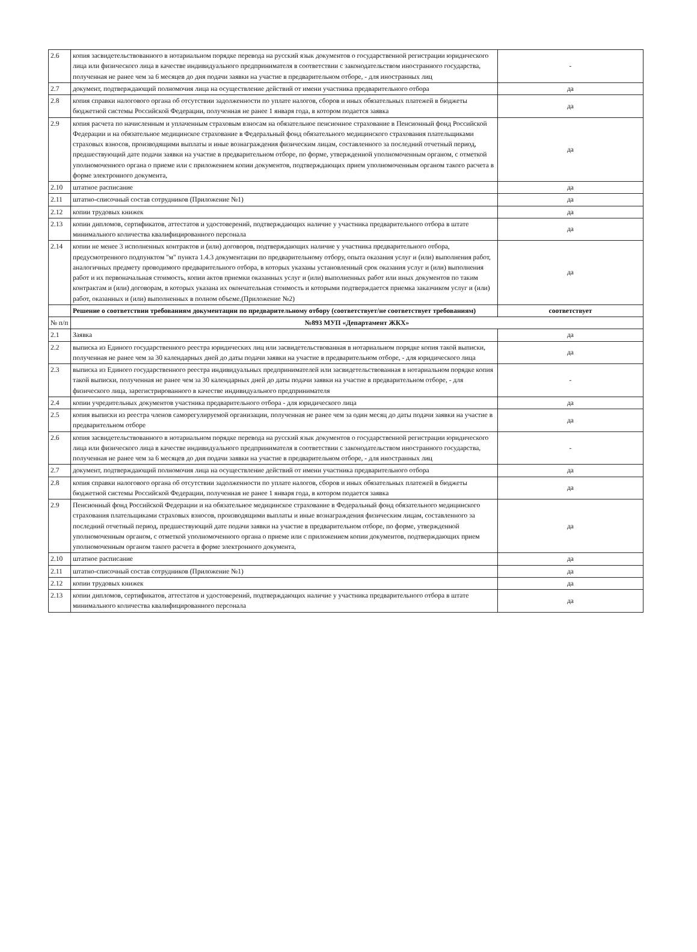| 2.6 | копия засвидетельствованного в нотариальном порядке перевода на русский язык документов о государственной регистрации юридического лица или физического лица в качестве индивидуального предпринимателя в соответствии с законодательством иностранного государства, полученная не ранее чем за 6 месяцев до дня подачи заявки на участие в предварительном отборе, - для иностранных лиц | - |
| 2.7 | документ, подтверждающий полномочия лица на осуществление действий от имени участника предварительного отбора | да |
| 2.8 | копия справки налогового органа об отсутствии задолженности по уплате налогов, сборов и иных обязательных платежей в бюджеты бюджетной системы Российской Федерации, полученная не ранее 1 января года, в котором подается заявка | да |
| 2.9 | копия расчета по начисленным и уплаченным страховым взносам на обязательное пенсионное страхование в Пенсионный фонд Российской Федерации и на обязательное медицинское страхование в Федеральный фонд обязательного медицинского страхования плательщиками страховых взносов, производящими выплаты и иные вознаграждения физическим лицам, составленного за последний отчетный период, предшествующий дате подачи заявки на участие в предварительном отборе, по форме, утвержденной уполномоченным органом, с отметкой уполномоченного органа о приеме или с приложением копии документов, подтверждающих прием уполномоченным органом такого расчета в форме электронного документа, | да |
| 2.10 | штатное расписание | да |
| 2.11 | штатно-списочный состав сотрудников (Приложение №1) | да |
| 2.12 | копии трудовых книжек | да |
| 2.13 | копии дипломов, сертификатов, аттестатов и удостоверений, подтверждающих наличие у участника предварительного отбора в штате минимального количества квалифицированного персонала | да |
| 2.14 | копии не менее 3 исполненных контрактов и (или) договоров, подтверждающих наличие у участника предварительного отбора, предусмотренного подпунктом "м" пункта 1.4.3 документации по предварительному отбору, опыта оказания услуг и (или) выполнения работ, аналогичных предмету проводимого предварительного отбора, в которых указаны установленный срок оказания услуг и (или) выполнения работ и их первоначальная стоимость, копии актов приемки оказанных услуг и (или) выполненных работ или иных документов по таким контрактам и (или) договорам, в которых указана их окончательная стоимость и которыми подтверждается приемка заказчиком услуг и (или) работ, оказанных и (или) выполненных в полном объеме.(Приложение №2) | да |
| | Решение о соответствии требованиям документации по предварительному отбору (соответствует/не соответствует требованиям) | соответствует |
| № п/п | №893 МУП «Департамент ЖКХ» | |
| 2.1 | Заявка | да |
| 2.2 | выписка из Единого государственного реестра юридических лиц или засвидетельствованная в нотариальном порядке копия такой выписки, полученная не ранее чем за 30 календарных дней до даты подачи заявки на участие в предварительном отборе, - для юридического лица | да |
| 2.3 | выписка из Единого государственного реестра индивидуальных предпринимателей или засвидетельствованная в нотариальном порядке копия такой выписки, полученная не ранее чем за 30 календарных дней до даты подачи заявки на участие в предварительном отборе, - для физического лица, зарегистрированного в качестве индивидуального предпринимателя | - |
| 2.4 | копии учредительных документов участника предварительного отбора - для юридического лица | да |
| 2.5 | копия выписки из реестра членов саморегулируемой организации, полученная не ранее чем за один месяц до даты подачи заявки на участие в предварительном отборе | да |
| 2.6 | копия засвидетельствованного в нотариальном порядке перевода на русский язык документов о государственной регистрации юридического лица или физического лица в качестве индивидуального предпринимателя в соответствии с законодательством иностранного государства, полученная не ранее чем за 6 месяцев до дня подачи заявки на участие в предварительном отборе, - для иностранных лиц | - |
| 2.7 | документ, подтверждающий полномочия лица на осуществление действий от имени участника предварительного отбора | да |
| 2.8 | копия справки налогового органа об отсутствии задолженности по уплате налогов, сборов и иных обязательных платежей в бюджеты бюджетной системы Российской Федерации, полученная не ранее 1 января года, в котором подается заявка | да |
| 2.9 | Пенсионный фонд Российской Федерации и на обязательное медицинское страхование в Федеральный фонд обязательного медицинского страхования плательщиками страховых взносов, производящими выплаты и иные вознаграждения физическим лицам, составленного за последний отчетный период, предшествующий дате подачи заявки на участие в предварительном отборе, по форме, утвержденной уполномоченным органом, с отметкой уполномоченного органа о приеме или с приложением копии документов, подтверждающих прием уполномоченным органом такого расчета в форме электронного документа, | да |
| 2.10 | штатное расписание | да |
| 2.11 | штатно-списочный состав сотрудников (Приложение №1) | да |
| 2.12 | копии трудовых книжек | да |
| 2.13 | копии дипломов, сертификатов, аттестатов и удостоверений, подтверждающих наличие у участника предварительного отбора в штате минимального количества квалифицированного персонала | да |